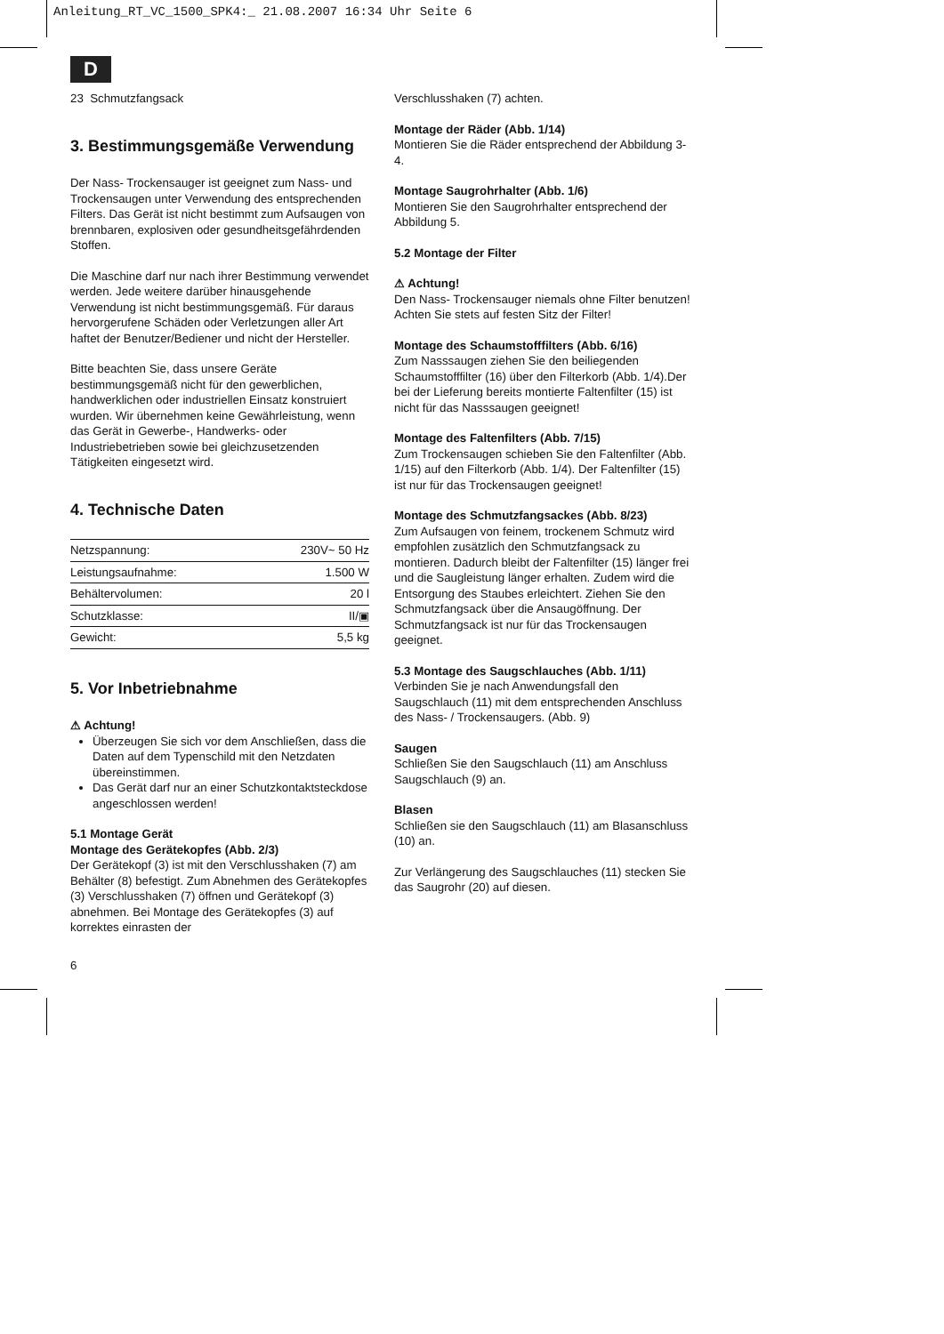Anleitung_RT_VC_1500_SPK4:_ 21.08.2007 16:34 Uhr Seite 6
D
23 Schmutzfangsack
3. Bestimmungsgemäße Verwendung
Der Nass- Trockensauger ist geeignet zum Nass- und Trockensaugen unter Verwendung des entsprechenden Filters. Das Gerät ist nicht bestimmt zum Aufsaugen von brennbaren, explosiven oder gesundheitsgefährdenden Stoffen.
Die Maschine darf nur nach ihrer Bestimmung verwendet werden. Jede weitere darüber hinausgehende Verwendung ist nicht bestimmungsgemäß. Für daraus hervorgerufene Schäden oder Verletzungen aller Art haftet der Benutzer/Bediener und nicht der Hersteller.
Bitte beachten Sie, dass unsere Geräte bestimmungsgemäß nicht für den gewerblichen, handwerklichen oder industriellen Einsatz konstruiert wurden. Wir übernehmen keine Gewährleistung, wenn das Gerät in Gewerbe-, Handwerks- oder Industriebetrieben sowie bei gleichzusetzenden Tätigkeiten eingesetzt wird.
4. Technische Daten
| Netzspannung: | 230V~ 50 Hz |
| Leistungsaufnahme: | 1.500 W |
| Behältervolumen: | 20 l |
| Schutzklasse: | II/▣ |
| Gewicht: | 5,5 kg |
5. Vor Inbetriebnahme
⚠ Achtung!
Überzeugen Sie sich vor dem Anschließen, dass die Daten auf dem Typenschild mit den Netzdaten übereinstimmen.
Das Gerät darf nur an einer Schutzkontaktsteckdose angeschlossen werden!
5.1 Montage Gerät
Montage des Gerätekopfes (Abb. 2/3)
Der Gerätekopf (3) ist mit den Verschlusshaken (7) am Behälter (8) befestigt. Zum Abnehmen des Gerätekopfes (3) Verschlusshaken (7) öffnen und Gerätekopf (3) abnehmen. Bei Montage des Gerätekopfes (3) auf korrektes einrasten der
Verschlusshaken (7) achten.
Montage der Räder (Abb. 1/14)
Montieren Sie die Räder entsprechend der Abbildung 3-4.
Montage Saugrohrhalter (Abb. 1/6)
Montieren Sie den Saugrohrhalter entsprechend der Abbildung 5.
5.2 Montage der Filter
⚠ Achtung!
Den Nass- Trockensauger niemals ohne Filter benutzen!
Achten Sie stets auf festen Sitz der Filter!
Montage des Schaumstofffilters (Abb. 6/16)
Zum Nasssaugen ziehen Sie den beiliegenden Schaumstofffilter (16) über den Filterkorb (Abb. 1/4).Der bei der Lieferung bereits montierte Faltenfilter (15) ist nicht für das Nasssaugen geeignet!
Montage des Faltenfilters (Abb. 7/15)
Zum Trockensaugen schieben Sie den Faltenfilter (Abb. 1/15) auf den Filterkorb (Abb. 1/4). Der Faltenfilter (15) ist nur für das Trockensaugen geeignet!
Montage des Schmutzfangsackes (Abb. 8/23)
Zum Aufsaugen von feinem, trockenem Schmutz wird empfohlen zusätzlich den Schmutzfangsack zu montieren. Dadurch bleibt der Faltenfilter (15) länger frei und die Saugleistung länger erhalten. Zudem wird die Entsorgung des Staubes erleichtert. Ziehen Sie den Schmutzfangsack über die Ansaugöffnung. Der Schmutzfangsack ist nur für das Trockensaugen geeignet.
5.3 Montage des Saugschlauches (Abb. 1/11)
Verbinden Sie je nach Anwendungsfall den Saugschlauch (11) mit dem entsprechenden Anschluss des Nass- / Trockensaugers. (Abb. 9)
Saugen
Schließen Sie den Saugschlauch (11) am Anschluss Saugschlauch (9) an.
Blasen
Schließen sie den Saugschlauch (11) am Blasanschluss (10) an.
Zur Verlängerung des Saugschlauches (11) stecken Sie das Saugrohr (20) auf diesen.
6